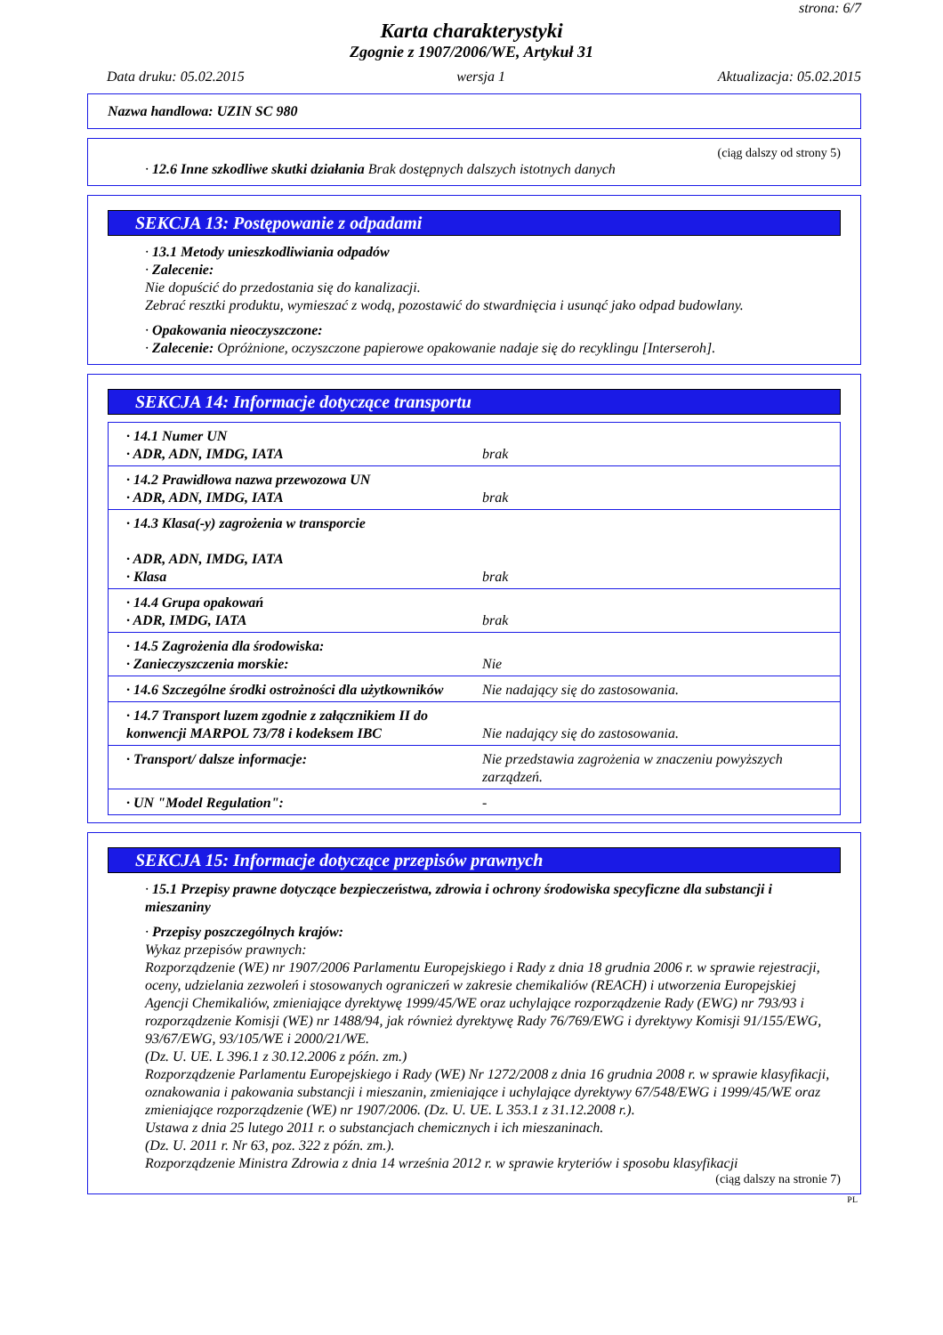strona: 6/7
Karta charakterystyki
Zgognie z 1907/2006/WE, Artykuł 31
Data druku: 05.02.2015 wersja 1 Aktualizacja: 05.02.2015
Nazwa handlowa: UZIN SC 980
(ciąg dalszy od strony 5)
· 12.6 Inne szkodliwe skutki działania Brak dostępnych dalszych istotnych danych
SEKCJA 13: Postępowanie z odpadami
· 13.1 Metody unieszkodliwiania odpadów
· Zalecenie:
Nie dopuścić do przedostania się do kanalizacji.
Zebrać resztki produktu, wymieszać z wodą, pozostawić do stwardnięcia i usunąć jako odpad budowlany.
· Opakowania nieoczyszczone:
· Zalecenie: Opróżnione, oczyszczone papierowe opakowanie nadaje się do recyklingu [Interseroh].
SEKCJA 14: Informacje dotyczące transportu
| · 14.1 Numer UN · ADR, ADN, IMDG, IATA | brak |
| · 14.2 Prawidłowa nazwa przewozowa UN · ADR, ADN, IMDG, IATA | brak |
| · 14.3 Klasa(-y) zagrożenia w transporcie · ADR, ADN, IMDG, IATA · Klasa | brak |
| · 14.4 Grupa opakowań · ADR, IMDG, IATA | brak |
| · 14.5 Zagrożenia dla środowiska: · Zanieczyszczenia morskie: | Nie |
| · 14.6 Szczególne środki ostrożności dla użytkowników | Nie nadający się do zastosowania. |
| · 14.7 Transport luzem zgodnie z załącznikiem II do konwencji MARPOL 73/78 i kodeksem IBC | Nie nadający się do zastosowania. |
| · Transport/ dalsze informacje: | Nie przedstawia zagrożenia w znaczeniu powyższych zarządzeń. |
| · UN "Model Regulation": | - |
SEKCJA 15: Informacje dotyczące przepisów prawnych
· 15.1 Przepisy prawne dotyczące bezpieczeństwa, zdrowia i ochrony środowiska specyficzne dla substancji i mieszaniny
· Przepisy poszczególnych krajów:
Wykaz przepisów prawnych:
Rozporządzenie (WE) nr 1907/2006 Parlamentu Europejskiego i Rady z dnia 18 grudnia 2006 r. w sprawie rejestracji, oceny, udzielania zezwoleń i stosowanych ograniczeń w zakresie chemikaliów (REACH) i utworzenia Europejskiej Agencji Chemikaliów, zmieniające dyrektywę 1999/45/WE oraz uchylające rozporządzenie Rady (EWG) nr 793/93 i rozporządzenie Komisji (WE) nr 1488/94, jak również dyrektywę Rady 76/769/EWG i dyrektywy Komisji 91/155/EWG, 93/67/EWG, 93/105/WE i 2000/21/WE.
(Dz. U. UE. L 396.1 z 30.12.2006 z późn. zm.)
Rozporządzenie Parlamentu Europejskiego i Rady (WE) Nr 1272/2008 z dnia 16 grudnia 2008 r. w sprawie klasyfikacji, oznakowania i pakowania substancji i mieszanin, zmieniające i uchylające dyrektywy 67/548/EWG i 1999/45/WE oraz zmieniające rozporządzenie (WE) nr 1907/2006. (Dz. U. UE. L 353.1 z 31.12.2008 r.).
Ustawa z dnia 25 lutego 2011 r. o substancjach chemicznych i ich mieszaninach.
(Dz. U. 2011 r. Nr 63, poz. 322 z późn. zm.).
Rozporządzenie Ministra Zdrowia z dnia 14 września 2012 r. w sprawie kryteriów i sposobu klasyfikacji
(ciąg dalszy na stronie 7)
PL